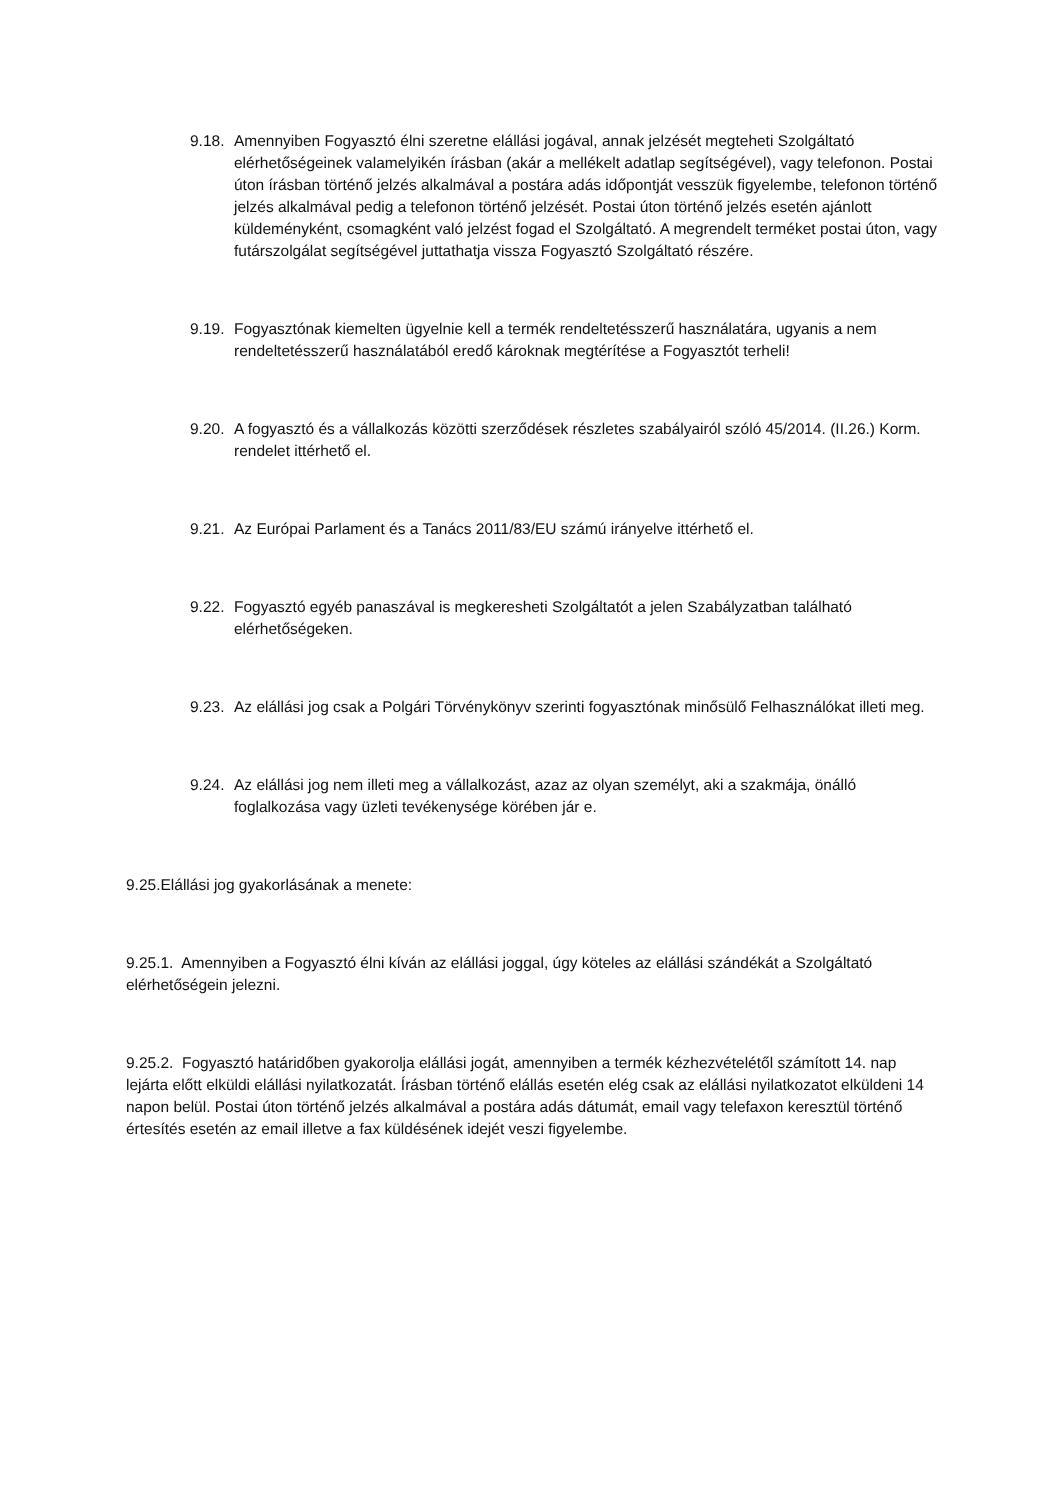9.18. Amennyiben Fogyasztó élni szeretne elállási jogával, annak jelzését megteheti Szolgáltató elérhetőségeinek valamelyikén írásban (akár a mellékelt adatlap segítségével), vagy telefonon. Postai úton írásban történő jelzés alkalmával a postára adás időpontját vesszük figyelembe, telefonon történő jelzés alkalmával pedig a telefonon történő jelzését. Postai úton történő jelzés esetén ajánlott küldeményként, csomagként való jelzést fogad el Szolgáltató. A megrendelt terméket postai úton, vagy futárszolgálat segítségével juttathatja vissza Fogyasztó Szolgáltató részére.
9.19. Fogyasztónak kiemelten ügyelnie kell a termék rendeltetésszerű használatára, ugyanis a nem rendeltetésszerű használatából eredő károknak megtérítése a Fogyasztót terheli!
9.20. A fogyasztó és a vállalkozás közötti szerződések részletes szabályairól szóló 45/2014. (II.26.) Korm. rendelet ittérhető el.
9.21. Az Európai Parlament és a Tanács 2011/83/EU számú irányelve ittérhető el.
9.22. Fogyasztó egyéb panaszával is megkeresheti Szolgáltatót a jelen Szabályzatban található elérhetőségeken.
9.23. Az elállási jog csak a Polgári Törvénykönyv szerinti fogyasztónak minősülő Felhasználókat illeti meg.
9.24. Az elállási jog nem illeti meg a vállalkozást, azaz az olyan személyt, aki a szakmája, önálló foglalkozása vagy üzleti tevékenysége körében jár e.
9.25.Elállási jog gyakorlásának a menete:
9.25.1. Amennyiben a Fogyasztó élni kíván az elállási joggal, úgy köteles az elállási szándékát a Szolgáltató elérhetőségein jelezni.
9.25.2. Fogyasztó határidőben gyakorolja elállási jogát, amennyiben a termék kézhezvételétől számított 14. nap lejárta előtt elküldi elállási nyilatkozatát. Írásban történő elállás esetén elég csak az elállási nyilatkozatot elküldeni 14 napon belül. Postai úton történő jelzés alkalmával a postára adás dátumát, email vagy telefaxon keresztül történő értesítés esetén az email illetve a fax küldésének idejét veszi figyelembe.